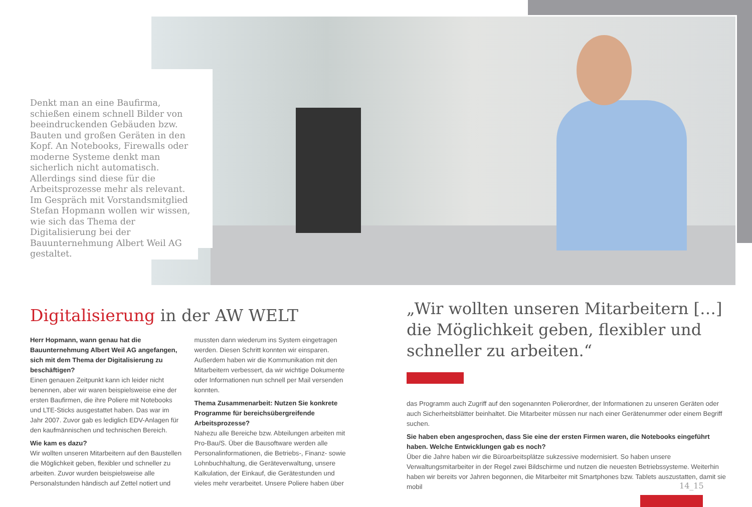Denkt man an eine Baufirma, schießen einem schnell Bilder von beeindrucken­den Gebäuden bzw. Bauten und großen Geräten in den Kopf. An Notebooks, Firewalls oder moderne Systeme denkt man sicherlich nicht automatisch. Allerdings sind diese für die Arbeitsprozesse mehr als relevant. Im Gespräch mit Vorstandsmitglied Stefan Hopmann wollen wir wissen, wie sich das Thema der Digitalisierung bei der Bauunternehmung Albert Weil AG gestaltet.
Digitalisierung in der AW WELT
Herr Hopmann, wann genau hat die Bauunternehmung Albert Weil AG angefangen, sich mit dem Thema der Digitalisierung zu beschäftigen?
Einen genauen Zeitpunkt kann ich leider nicht benennen, aber wir waren beispielsweise eine der ersten Baufirmen, die ihre Poliere mit Notebooks und LTE-Sticks ausgestattet haben. Das war im Jahr 2007. Zuvor gab es lediglich EDV-Anlagen für den kaufmännischen und technischen Bereich.
Wie kam es dazu?
Wir wollten unseren Mitarbeitern auf den Baustellen die Möglichkeit geben, flexibler und schneller zu arbeiten. Zuvor wurden beispielsweise alle Personalstunden händisch auf Zettel notiert und mussten dann wiederum ins System eingetragen werden. Diesen Schritt konnten wir einsparen. Außerdem haben wir die Kommunikation mit den Mitarbeitern verbessert, da wir wichtige Dokumente oder Informationen nun schnell per Mail versenden konnten.
Thema Zusammenarbeit: Nutzen Sie konkrete Programme für bereichsübergreifende Arbeitsprozesse?
Nahezu alle Bereiche bzw. Abteilungen arbeiten mit Pro-Bau/S. Über die Bausoftware werden alle Personalinformationen, die Betriebs-, Finanz- sowie Lohnbuchhaltung, die Geräteverwaltung, unsere Kalkulation, der Einkauf, die Gerätestunden und vieles mehr verarbeitet. Unsere Poliere haben über
„Wir wollten unseren Mitarbeitern […] die Möglichkeit geben, flexibler und schneller zu arbeiten.“
das Programm auch Zugriff auf den sogenannten Polierordner, der Informationen zu unseren Geräten oder auch Sicherheitsblätter beinhaltet. Die Mitarbeiter müssen nur nach einer Gerätenummer oder einem Begriff suchen.
Sie haben eben angesprochen, dass Sie eine der ersten Firmen waren, die Notebooks eingeführt haben. Welche Entwicklungen gab es noch?
Über die Jahre haben wir die Büroarbeitsplätze sukzessive modernisiert. So haben unsere Verwaltungsmitarbeiter in der Regel zwei Bildschirme und nutzen die neuesten Betriebssysteme. Weiterhin haben wir bereits vor Jahren begonnen, die Mitarbeiter mit Smartphones bzw. Tablets auszustatten, damit sie mobil
14_15